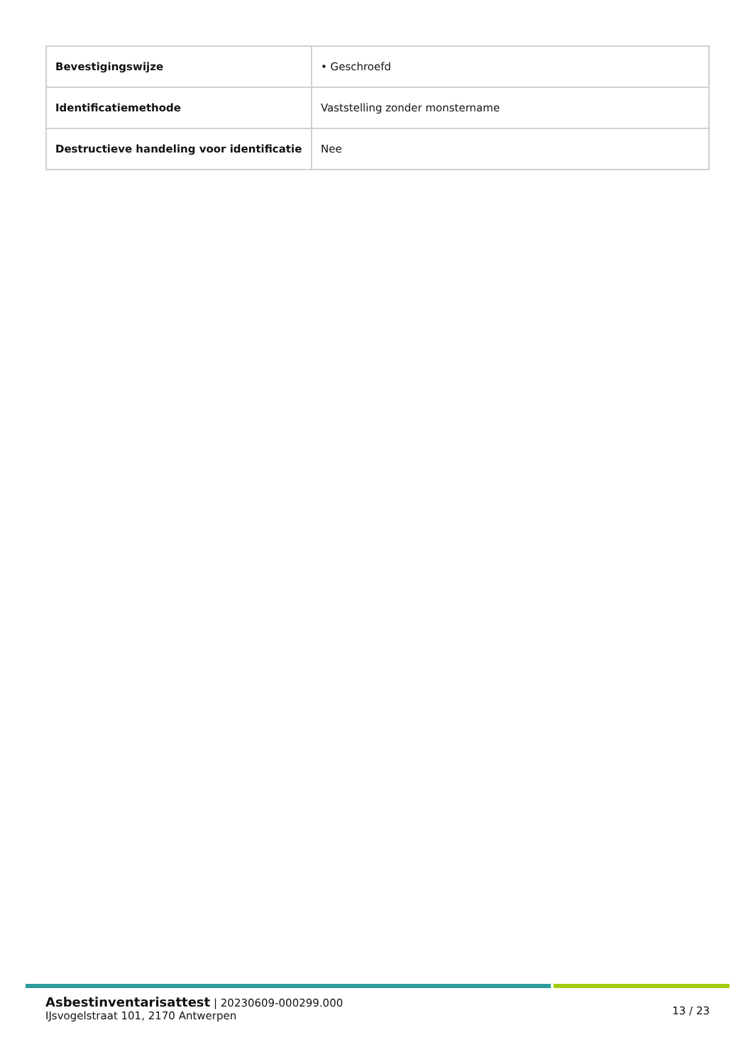| Bevestigingswijze | • Geschroefd |
| Identificatiemethode | Vaststelling zonder monstername |
| Destructieve handeling voor identificatie | Nee |
Asbestinventarisattest | 20230609-000299.000
IJsvogelstraat 101, 2170 Antwerpen
13 / 23